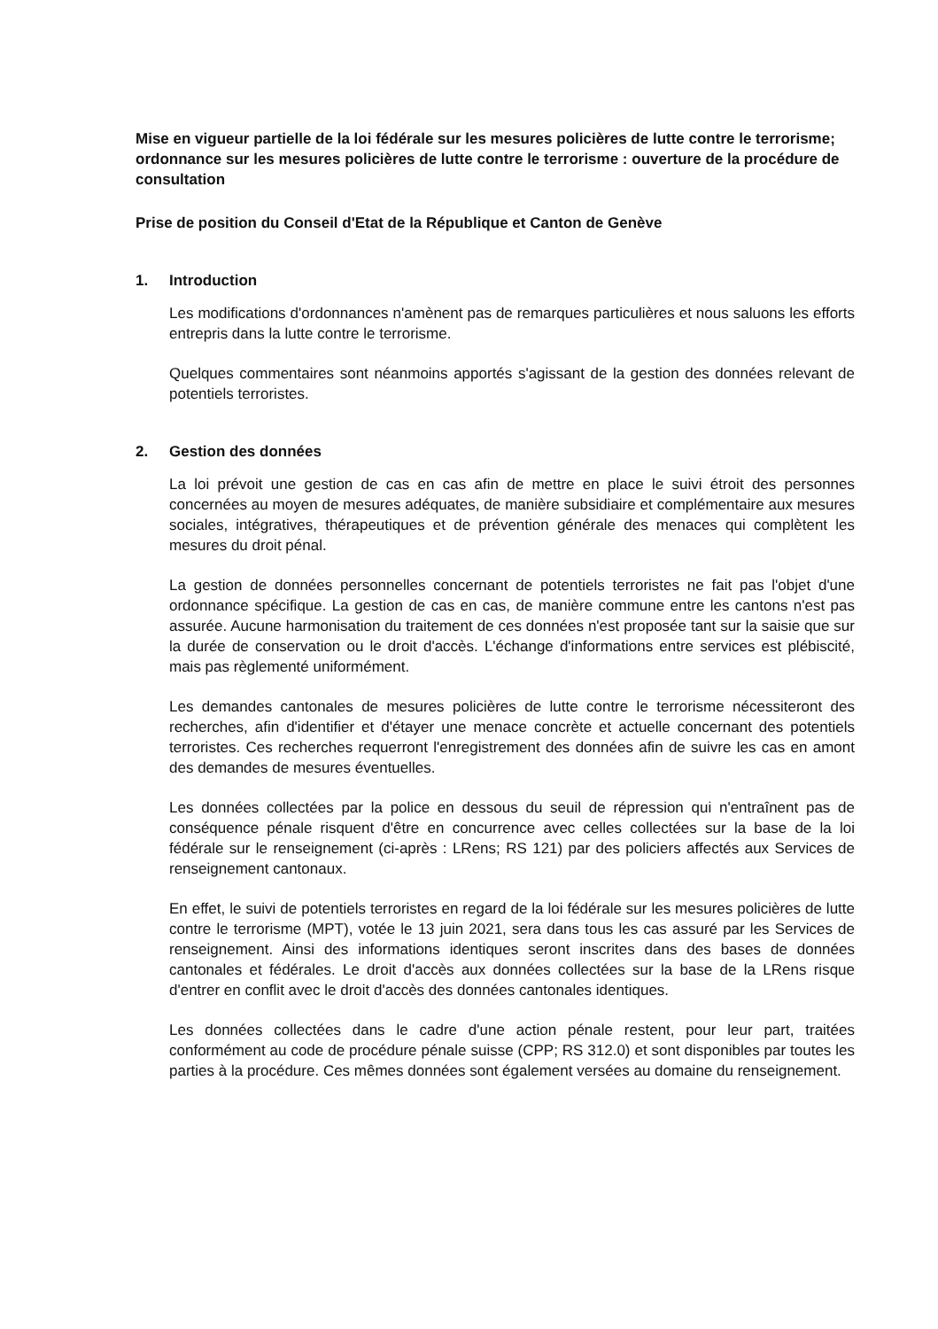Mise en vigueur partielle de la loi fédérale sur les mesures policières de lutte contre le terrorisme; ordonnance sur les mesures policières de lutte contre le terrorisme : ouverture de la procédure de consultation
Prise de position du Conseil d'Etat de la République et Canton de Genève
1. Introduction
Les modifications d'ordonnances n'amènent pas de remarques particulières et nous saluons les efforts entrepris dans la lutte contre le terrorisme.
Quelques commentaires sont néanmoins apportés s'agissant de la gestion des données relevant de potentiels terroristes.
2. Gestion des données
La loi prévoit une gestion de cas en cas afin de mettre en place le suivi étroit des personnes concernées au moyen de mesures adéquates, de manière subsidiaire et complémentaire aux mesures sociales, intégratives, thérapeutiques et de prévention générale des menaces qui complètent les mesures du droit pénal.
La gestion de données personnelles concernant de potentiels terroristes ne fait pas l'objet d'une ordonnance spécifique. La gestion de cas en cas, de manière commune entre les cantons n'est pas assurée. Aucune harmonisation du traitement de ces données n'est proposée tant sur la saisie que sur la durée de conservation ou le droit d'accès. L'échange d'informations entre services est plébiscité, mais pas règlementé uniformément.
Les demandes cantonales de mesures policières de lutte contre le terrorisme nécessiteront des recherches, afin d'identifier et d'étayer une menace concrète et actuelle concernant des potentiels terroristes. Ces recherches requerront l'enregistrement des données afin de suivre les cas en amont des demandes de mesures éventuelles.
Les données collectées par la police en dessous du seuil de répression qui n'entraînent pas de conséquence pénale risquent d'être en concurrence avec celles collectées sur la base de la loi fédérale sur le renseignement (ci-après : LRens; RS 121) par des policiers affectés aux Services de renseignement cantonaux.
En effet, le suivi de potentiels terroristes en regard de la loi fédérale sur les mesures policières de lutte contre le terrorisme (MPT), votée le 13 juin 2021, sera dans tous les cas assuré par les Services de renseignement. Ainsi des informations identiques seront inscrites dans des bases de données cantonales et fédérales. Le droit d'accès aux données collectées sur la base de la LRens risque d'entrer en conflit avec le droit d'accès des données cantonales identiques.
Les données collectées dans le cadre d'une action pénale restent, pour leur part, traitées conformément au code de procédure pénale suisse (CPP; RS 312.0) et sont disponibles par toutes les parties à la procédure. Ces mêmes données sont également versées au domaine du renseignement.